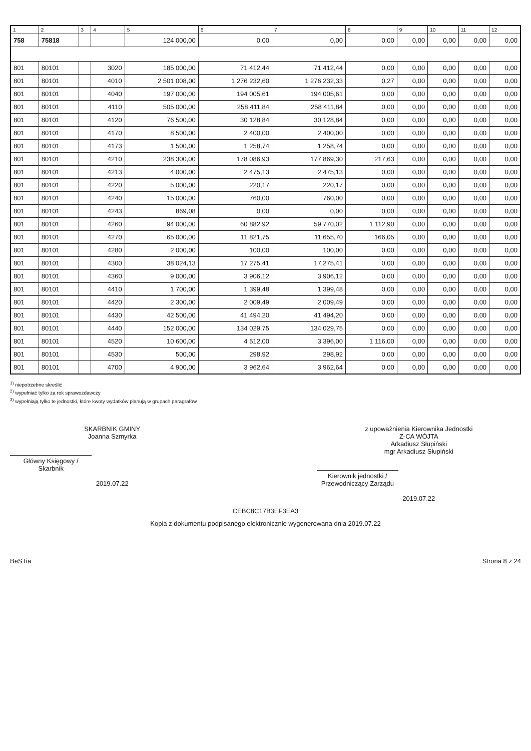| 1 | 2 | 3 | 4 | 5 | 6 | 7 | 8 | 9 | 10 | 11 | 12 |
| --- | --- | --- | --- | --- | --- | --- | --- | --- | --- | --- | --- |
| 758 | 75818 | | | 124 000,00 | 0,00 | 0,00 | 0,00 | 0,00 | 0,00 | 0,00 | 0,00 |
| 801 | 80101 | | 3020 | 185 000,00 | 71 412,44 | 71 412,44 | 0,00 | 0,00 | 0,00 | 0,00 | 0,00 |
| 801 | 80101 | | 4010 | 2 501 008,00 | 1 276 232,60 | 1 276 232,33 | 0,27 | 0,00 | 0,00 | 0,00 | 0,00 |
| 801 | 80101 | | 4040 | 197 000,00 | 194 005,61 | 194 005,61 | 0,00 | 0,00 | 0,00 | 0,00 | 0,00 |
| 801 | 80101 | | 4110 | 505 000,00 | 258 411,84 | 258 411,84 | 0,00 | 0,00 | 0,00 | 0,00 | 0,00 |
| 801 | 80101 | | 4120 | 76 500,00 | 30 128,84 | 30 128,84 | 0,00 | 0,00 | 0,00 | 0,00 | 0,00 |
| 801 | 80101 | | 4170 | 8 500,00 | 2 400,00 | 2 400,00 | 0,00 | 0,00 | 0,00 | 0,00 | 0,00 |
| 801 | 80101 | | 4173 | 1 500,00 | 1 258,74 | 1 258,74 | 0,00 | 0,00 | 0,00 | 0,00 | 0,00 |
| 801 | 80101 | | 4210 | 238 300,00 | 178 086,93 | 177 869,30 | 217,63 | 0,00 | 0,00 | 0,00 | 0,00 |
| 801 | 80101 | | 4213 | 4 000,00 | 2 475,13 | 2 475,13 | 0,00 | 0,00 | 0,00 | 0,00 | 0,00 |
| 801 | 80101 | | 4220 | 5 000,00 | 220,17 | 220,17 | 0,00 | 0,00 | 0,00 | 0,00 | 0,00 |
| 801 | 80101 | | 4240 | 15 000,00 | 760,00 | 760,00 | 0,00 | 0,00 | 0,00 | 0,00 | 0,00 |
| 801 | 80101 | | 4243 | 869,08 | 0,00 | 0,00 | 0,00 | 0,00 | 0,00 | 0,00 | 0,00 |
| 801 | 80101 | | 4260 | 94 000,00 | 60 882,92 | 59 770,02 | 1 112,90 | 0,00 | 0,00 | 0,00 | 0,00 |
| 801 | 80101 | | 4270 | 65 000,00 | 11 821,75 | 11 655,70 | 166,05 | 0,00 | 0,00 | 0,00 | 0,00 |
| 801 | 80101 | | 4280 | 2 000,00 | 100,00 | 100,00 | 0,00 | 0,00 | 0,00 | 0,00 | 0,00 |
| 801 | 80101 | | 4300 | 38 024,13 | 17 275,41 | 17 275,41 | 0,00 | 0,00 | 0,00 | 0,00 | 0,00 |
| 801 | 80101 | | 4360 | 9 000,00 | 3 906,12 | 3 906,12 | 0,00 | 0,00 | 0,00 | 0,00 | 0,00 |
| 801 | 80101 | | 4410 | 1 700,00 | 1 399,48 | 1 399,48 | 0,00 | 0,00 | 0,00 | 0,00 | 0,00 |
| 801 | 80101 | | 4420 | 2 300,00 | 2 009,49 | 2 009,49 | 0,00 | 0,00 | 0,00 | 0,00 | 0,00 |
| 801 | 80101 | | 4430 | 42 500,00 | 41 494,20 | 41 494,20 | 0,00 | 0,00 | 0,00 | 0,00 | 0,00 |
| 801 | 80101 | | 4440 | 152 000,00 | 134 029,75 | 134 029,75 | 0,00 | 0,00 | 0,00 | 0,00 | 0,00 |
| 801 | 80101 | | 4520 | 10 600,00 | 4 512,00 | 3 396,00 | 1 116,00 | 0,00 | 0,00 | 0,00 | 0,00 |
| 801 | 80101 | | 4530 | 500,00 | 298,92 | 298,92 | 0,00 | 0,00 | 0,00 | 0,00 | 0,00 |
| 801 | 80101 | | 4700 | 4 900,00 | 3 962,64 | 3 962,64 | 0,00 | 0,00 | 0,00 | 0,00 | 0,00 |
<sup>1)</sup> niepotrzebne skreślić
<sup>2)</sup> wypełniać tylko za rok sprawozdawczy
<sup>3)</sup> wypełniają tylko te jednostki, które kwoty wydatków planują w grupach paragrafów
SKARBNIK GMINY
Joanna Szmyrka
Główny Księgowy / Skarbnik
2019.07.22
z upoważnienia Kierownika Jednostki
Z-CA WÓJTA
Arkadiusz Słupiński
mgr Arkadiusz Słupiński
Kierownik jednostki / Przewodniczący Zarządu
2019.07.22
CEBC8C17B3EF3EA3
Kopia z dokumentu podpisanego elektronicznie wygenerowana dnia 2019.07.22
BeSTia Strona 8 z 24